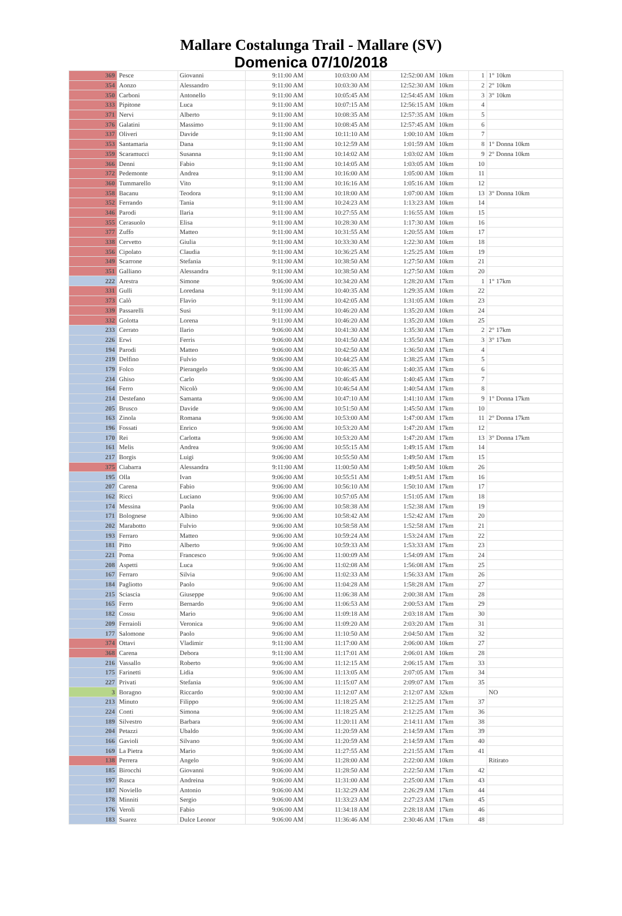Mallare Costalunga Trail - Mallare (SV)
Domenica 07/10/2018
| 369 | Pesce | Giovanni | 9:11:00 AM | 10:03:00 AM | 12:52:00 AM | 10km | 1 | 1° 10km |
| 354 | Aonzo | Alessandro | 9:11:00 AM | 10:03:30 AM | 12:52:30 AM | 10km | 2 | 2° 10km |
| 350 | Carboni | Antonello | 9:11:00 AM | 10:05:45 AM | 12:54:45 AM | 10km | 3 | 3° 10km |
| 333 | Pipitone | Luca | 9:11:00 AM | 10:07:15 AM | 12:56:15 AM | 10km | 4 | |
| 371 | Nervi | Alberto | 9:11:00 AM | 10:08:35 AM | 12:57:35 AM | 10km | 5 | |
| 376 | Galatini | Massimo | 9:11:00 AM | 10:08:45 AM | 12:57:45 AM | 10km | 6 | |
| 337 | Oliveri | Davide | 9:11:00 AM | 10:11:10 AM | 1:00:10 AM | 10km | 7 | |
| 353 | Santamaria | Dana | 9:11:00 AM | 10:12:59 AM | 1:01:59 AM | 10km | 8 | 1° Donna 10km |
| 359 | Scaramucci | Susanna | 9:11:00 AM | 10:14:02 AM | 1:03:02 AM | 10km | 9 | 2° Donna 10km |
| 366 | Denni | Fabio | 9:11:00 AM | 10:14:05 AM | 1:03:05 AM | 10km | 10 | |
| 372 | Pedemonte | Andrea | 9:11:00 AM | 10:16:00 AM | 1:05:00 AM | 10km | 11 | |
| 360 | Tummarello | Vito | 9:11:00 AM | 10:16:16 AM | 1:05:16 AM | 10km | 12 | |
| 358 | Bacanu | Teodora | 9:11:00 AM | 10:18:00 AM | 1:07:00 AM | 10km | 13 | 3° Donna 10km |
| 352 | Ferrando | Tania | 9:11:00 AM | 10:24:23 AM | 1:13:23 AM | 10km | 14 | |
| 346 | Parodi | Ilaria | 9:11:00 AM | 10:27:55 AM | 1:16:55 AM | 10km | 15 | |
| 355 | Cerasuolo | Elisa | 9:11:00 AM | 10:28:30 AM | 1:17:30 AM | 10km | 16 | |
| 377 | Zuffo | Matteo | 9:11:00 AM | 10:31:55 AM | 1:20:55 AM | 10km | 17 | |
| 338 | Cervetto | Giulia | 9:11:00 AM | 10:33:30 AM | 1:22:30 AM | 10km | 18 | |
| 356 | Cipolato | Claudia | 9:11:00 AM | 10:36:25 AM | 1:25:25 AM | 10km | 19 | |
| 349 | Scarrone | Stefania | 9:11:00 AM | 10:38:50 AM | 1:27:50 AM | 10km | 21 | |
| 351 | Galliano | Alessandra | 9:11:00 AM | 10:38:50 AM | 1:27:50 AM | 10km | 20 | |
| 222 | Arestra | Simone | 9:06:00 AM | 10:34:20 AM | 1:28:20 AM | 17km | 1 | 1° 17km |
| 331 | Gulli | Loredana | 9:11:00 AM | 10:40:35 AM | 1:29:35 AM | 10km | 22 | |
| 373 | Calò | Flavio | 9:11:00 AM | 10:42:05 AM | 1:31:05 AM | 10km | 23 | |
| 339 | Passarelli | Susi | 9:11:00 AM | 10:46:20 AM | 1:35:20 AM | 10km | 24 | |
| 332 | Golotta | Lorena | 9:11:00 AM | 10:46:20 AM | 1:35:20 AM | 10km | 25 | |
| 233 | Cerrato | Ilario | 9:06:00 AM | 10:41:30 AM | 1:35:30 AM | 17km | 2 | 2° 17km |
| 226 | Erwi | Ferris | 9:06:00 AM | 10:41:50 AM | 1:35:50 AM | 17km | 3 | 3° 17km |
| 194 | Parodi | Matteo | 9:06:00 AM | 10:42:50 AM | 1:36:50 AM | 17km | 4 | |
| 219 | Delfino | Fulvio | 9:06:00 AM | 10:44:25 AM | 1:38:25 AM | 17km | 5 | |
| 179 | Folco | Pierangelo | 9:06:00 AM | 10:46:35 AM | 1:40:35 AM | 17km | 6 | |
| 234 | Ghiso | Carlo | 9:06:00 AM | 10:46:45 AM | 1:40:45 AM | 17km | 7 | |
| 164 | Ferro | Nicolò | 9:06:00 AM | 10:46:54 AM | 1:40:54 AM | 17km | 8 | |
| 214 | Destefano | Samanta | 9:06:00 AM | 10:47:10 AM | 1:41:10 AM | 17km | 9 | 1° Donna 17km |
| 205 | Brusco | Davide | 9:06:00 AM | 10:51:50 AM | 1:45:50 AM | 17km | 10 | |
| 163 | Zinola | Romana | 9:06:00 AM | 10:53:00 AM | 1:47:00 AM | 17km | 11 | 2° Donna 17km |
| 196 | Fossati | Enrico | 9:06:00 AM | 10:53:20 AM | 1:47:20 AM | 17km | 12 | |
| 170 | Rei | Carlotta | 9:06:00 AM | 10:53:20 AM | 1:47:20 AM | 17km | 13 | 3° Donna 17km |
| 161 | Melis | Andrea | 9:06:00 AM | 10:55:15 AM | 1:49:15 AM | 17km | 14 | |
| 217 | Borgis | Luigi | 9:06:00 AM | 10:55:50 AM | 1:49:50 AM | 17km | 15 | |
| 375 | Ciabarra | Alessandra | 9:11:00 AM | 11:00:50 AM | 1:49:50 AM | 10km | 26 | |
| 195 | Olla | Ivan | 9:06:00 AM | 10:55:51 AM | 1:49:51 AM | 17km | 16 | |
| 207 | Carena | Fabio | 9:06:00 AM | 10:56:10 AM | 1:50:10 AM | 17km | 17 | |
| 162 | Ricci | Luciano | 9:06:00 AM | 10:57:05 AM | 1:51:05 AM | 17km | 18 | |
| 174 | Messina | Paola | 9:06:00 AM | 10:58:38 AM | 1:52:38 AM | 17km | 19 | |
| 171 | Bolognese | Albino | 9:06:00 AM | 10:58:42 AM | 1:52:42 AM | 17km | 20 | |
| 202 | Marabotto | Fulvio | 9:06:00 AM | 10:58:58 AM | 1:52:58 AM | 17km | 21 | |
| 193 | Ferraro | Matteo | 9:06:00 AM | 10:59:24 AM | 1:53:24 AM | 17km | 22 | |
| 181 | Pitto | Alberto | 9:06:00 AM | 10:59:33 AM | 1:53:33 AM | 17km | 23 | |
| 221 | Poma | Francesco | 9:06:00 AM | 11:00:09 AM | 1:54:09 AM | 17km | 24 | |
| 208 | Aspetti | Luca | 9:06:00 AM | 11:02:08 AM | 1:56:08 AM | 17km | 25 | |
| 167 | Ferraro | Silvia | 9:06:00 AM | 11:02:33 AM | 1:56:33 AM | 17km | 26 | |
| 184 | Pagliotto | Paolo | 9:06:00 AM | 11:04:28 AM | 1:58:28 AM | 17km | 27 | |
| 215 | Sciascia | Giuseppe | 9:06:00 AM | 11:06:38 AM | 2:00:38 AM | 17km | 28 | |
| 165 | Ferro | Bernardo | 9:06:00 AM | 11:06:53 AM | 2:00:53 AM | 17km | 29 | |
| 182 | Cossu | Mario | 9:06:00 AM | 11:09:18 AM | 2:03:18 AM | 17km | 30 | |
| 209 | Ferraioli | Veronica | 9:06:00 AM | 11:09:20 AM | 2:03:20 AM | 17km | 31 | |
| 177 | Salomone | Paolo | 9:06:00 AM | 11:10:50 AM | 2:04:50 AM | 17km | 32 | |
| 374 | Ottavi | Vladimir | 9:11:00 AM | 11:17:00 AM | 2:06:00 AM | 10km | 27 | |
| 368 | Carena | Debora | 9:11:00 AM | 11:17:01 AM | 2:06:01 AM | 10km | 28 | |
| 216 | Vassallo | Roberto | 9:06:00 AM | 11:12:15 AM | 2:06:15 AM | 17km | 33 | |
| 175 | Farinetti | Lidia | 9:06:00 AM | 11:13:05 AM | 2:07:05 AM | 17km | 34 | |
| 227 | Privati | Stefania | 9:06:00 AM | 11:15:07 AM | 2:09:07 AM | 17km | 35 | |
| 3 | Boragno | Riccardo | 9:00:00 AM | 11:12:07 AM | 2:12:07 AM | 32km | | NO |
| 213 | Minuto | Filippo | 9:06:00 AM | 11:18:25 AM | 2:12:25 AM | 17km | 37 | |
| 224 | Conti | Simona | 9:06:00 AM | 11:18:25 AM | 2:12:25 AM | 17km | 36 | |
| 189 | Silvestro | Barbara | 9:06:00 AM | 11:20:11 AM | 2:14:11 AM | 17km | 38 | |
| 204 | Petazzi | Ubaldo | 9:06:00 AM | 11:20:59 AM | 2:14:59 AM | 17km | 39 | |
| 166 | Gavioli | Silvano | 9:06:00 AM | 11:20:59 AM | 2:14:59 AM | 17km | 40 | |
| 169 | La Pietra | Mario | 9:06:00 AM | 11:27:55 AM | 2:21:55 AM | 17km | 41 | |
| 138 | Perrera | Angelo | 9:06:00 AM | 11:28:00 AM | 2:22:00 AM | 10km | | Ritirato |
| 185 | Birocchi | Giovanni | 9:06:00 AM | 11:28:50 AM | 2:22:50 AM | 17km | 42 | |
| 197 | Rusca | Andreina | 9:06:00 AM | 11:31:00 AM | 2:25:00 AM | 17km | 43 | |
| 187 | Noviello | Antonio | 9:06:00 AM | 11:32:29 AM | 2:26:29 AM | 17km | 44 | |
| 178 | Minniti | Sergio | 9:06:00 AM | 11:33:23 AM | 2:27:23 AM | 17km | 45 | |
| 176 | Veroli | Fabio | 9:06:00 AM | 11:34:18 AM | 2:28:18 AM | 17km | 46 | |
| 183 | Suarez | Dulce Leonor | 9:06:00 AM | 11:36:46 AM | 2:30:46 AM | 17km | 48 | |